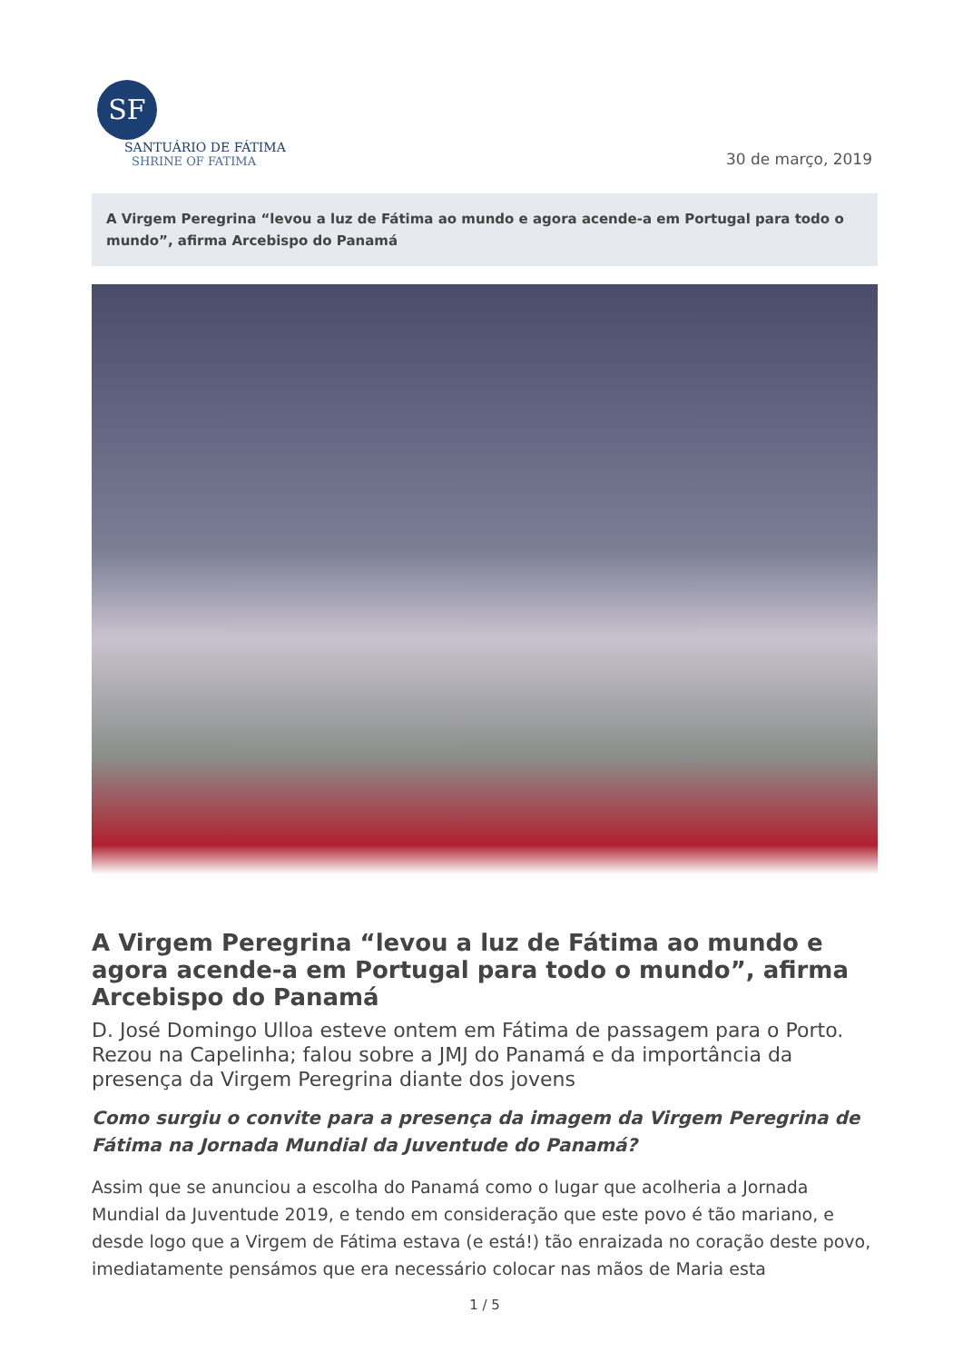SF
SANTUÁRIO DE FÁTIMA
SHRINE OF FATIMA
30 de março, 2019
A Virgem Peregrina “levou a luz de Fátima ao mundo e agora acende-a em Portugal para todo o mundo”, afirma Arcebispo do Panamá
A Virgem Peregrina “levou a luz de Fátima ao mundo e agora acende-a em Portugal para todo o mundo”, afirma Arcebispo do Panamá
D. José Domingo Ulloa esteve ontem em Fátima de passagem para o Porto. Rezou na Capelinha; falou sobre a JMJ do Panamá e da importância da presença da Virgem Peregrina diante dos jovens
Como surgiu o convite para a presença da imagem da Virgem Peregrina de Fátima na Jornada Mundial da Juventude do Panamá?
Assim que se anunciou a escolha do Panamá como o lugar que acolheria a Jornada Mundial da Juventude 2019, e tendo em consideração que este povo é tão mariano, e desde logo que a Virgem de Fátima estava (e está!) tão enraizada no coração deste povo, imediatamente pensámos que era necessário colocar nas mãos de Maria esta
1 / 5